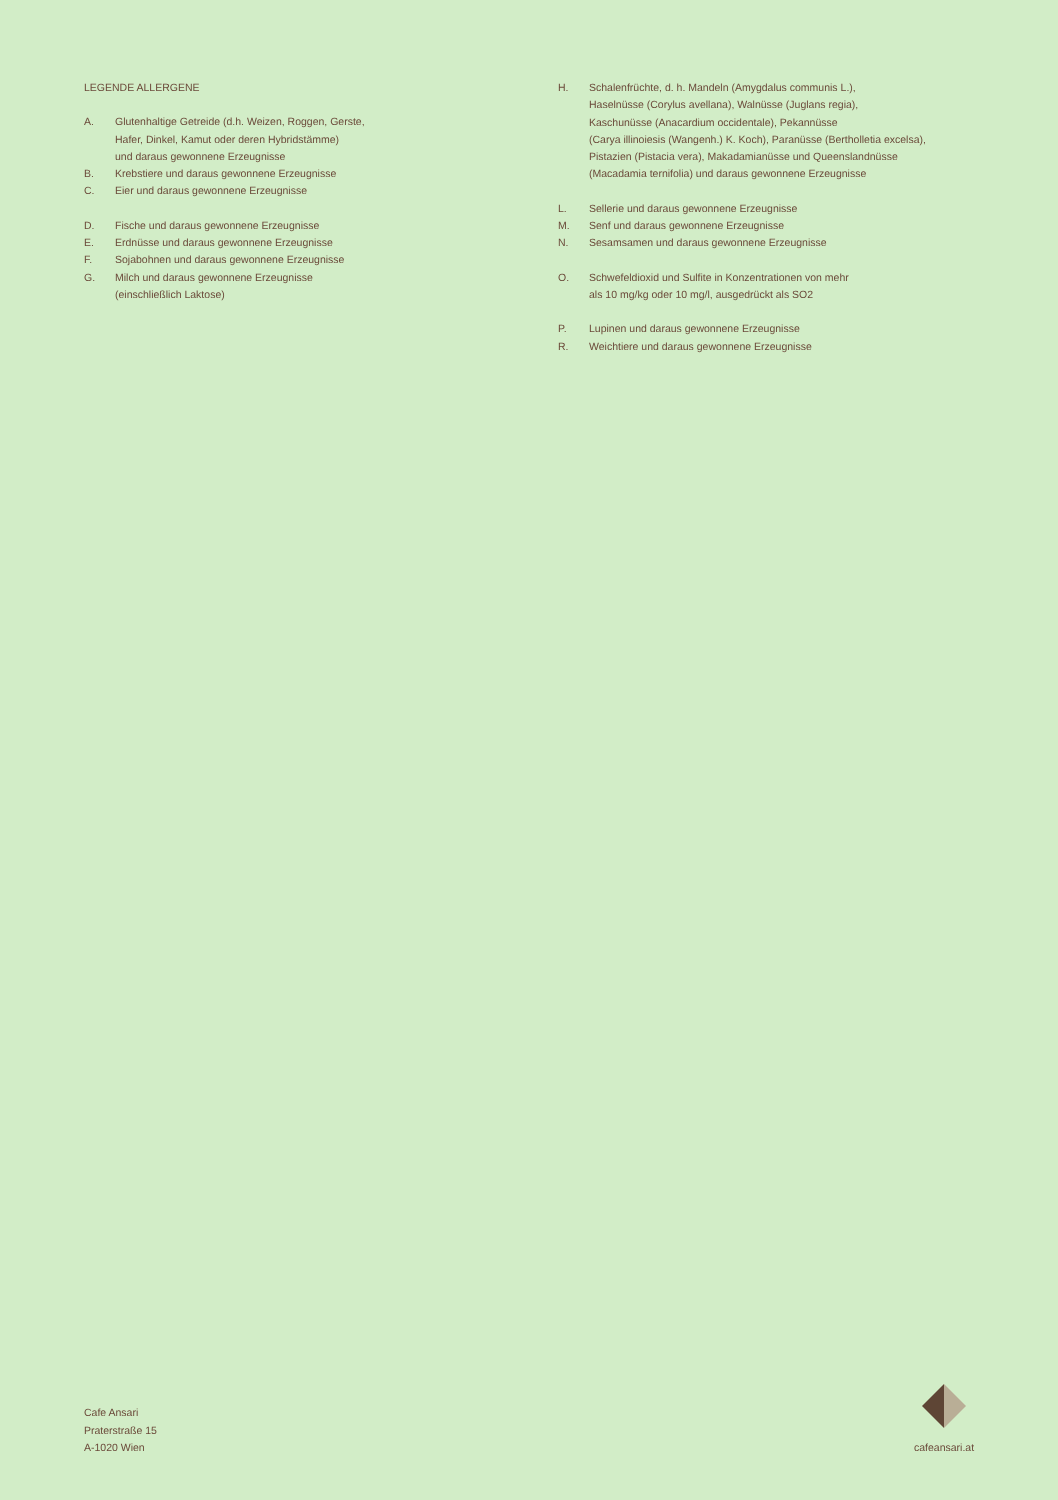LEGENDE ALLERGENE
A. Glutenhaltige Getreide (d.h. Weizen, Roggen, Gerste,
Hafer, Dinkel, Kamut oder deren Hybridstämme)
und daraus gewonnene Erzeugnisse
B. Krebstiere und daraus gewonnene Erzeugnisse
C. Eier und daraus gewonnene Erzeugnisse
D. Fische und daraus gewonnene Erzeugnisse
E. Erdnüsse und daraus gewonnene Erzeugnisse
F. Sojabohnen und daraus gewonnene Erzeugnisse
G. Milch und daraus gewonnene Erzeugnisse
(einschließlich Laktose)
H. Schalenfrüchte, d. h. Mandeln (Amygdalus communis L.),
Haselnüsse (Corylus avellana), Walnüsse (Juglans regia),
Kaschunüsse (Anacardium occidentale), Pekannüsse
(Carya illinoiesis (Wangenh.) K. Koch), Paranüsse (Bertholletia excelsa),
Pistazien (Pistacia vera), Makadamianüsse und Queenslandnüsse
(Macadamia ternifolia) und daraus gewonnene Erzeugnisse
L. Sellerie und daraus gewonnene Erzeugnisse
M. Senf und daraus gewonnene Erzeugnisse
N. Sesamsamen und daraus gewonnene Erzeugnisse
O. Schwefeldioxid und Sulfite in Konzentrationen von mehr
als 10 mg/kg oder 10 mg/l, ausgedrückt als SO2
P. Lupinen und daraus gewonnene Erzeugnisse
R. Weichtiere und daraus gewonnene Erzeugnisse
Cafe Ansari
Praterstraße 15
A-1020 Wien
cafeansari.at